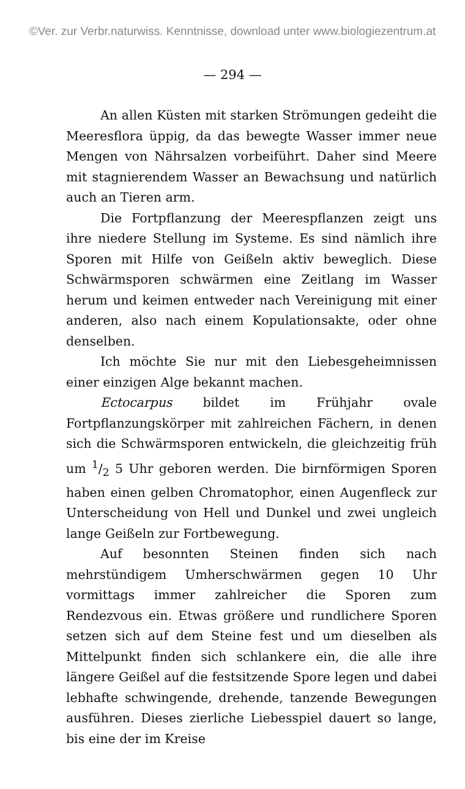©Ver. zur Verbr.naturwiss. Kenntnisse, download unter www.biologiezentrum.at
— 294 —
An allen Küsten mit starken Strömungen gedeiht die Meeresflora üppig, da das bewegte Wasser immer neue Mengen von Nährsalzen vorbeiführt. Daher sind Meere mit stagnierendem Wasser an Bewachsung und natürlich auch an Tieren arm.
Die Fortpflanzung der Meerespflanzen zeigt uns ihre niedere Stellung im Systeme. Es sind nämlich ihre Sporen mit Hilfe von Geißeln aktiv beweglich. Diese Schwärmsporen schwärmen eine Zeitlang im Wasser herum und keimen entweder nach Vereinigung mit einer anderen, also nach einem Kopulationsakte, oder ohne denselben.
Ich möchte Sie nur mit den Liebesgeheimnissen einer einzigen Alge bekannt machen.
Ectocarpus bildet im Frühjahr ovale Fortpflanzungskörper mit zahlreichen Fächern, in denen sich die Schwärmsporen entwickeln, die gleichzeitig früh um 1/2 5 Uhr geboren werden. Die birnförmigen Sporen haben einen gelben Chromatophor, einen Augenfleck zur Unterscheidung von Hell und Dunkel und zwei ungleich lange Geißeln zur Fortbewegung.
Auf besonnten Steinen finden sich nach mehrstündigem Umherschwärmen gegen 10 Uhr vormittags immer zahlreicher die Sporen zum Rendezvous ein. Etwas größere und rundlichere Sporen setzen sich auf dem Steine fest und um dieselben als Mittelpunkt finden sich schlankere ein, die alle ihre längere Geißel auf die festsitzende Spore legen und dabei lebhafte schwingende, drehende, tanzende Bewegungen ausführen. Dieses zierliche Liebesspiel dauert so lange, bis eine der im Kreise